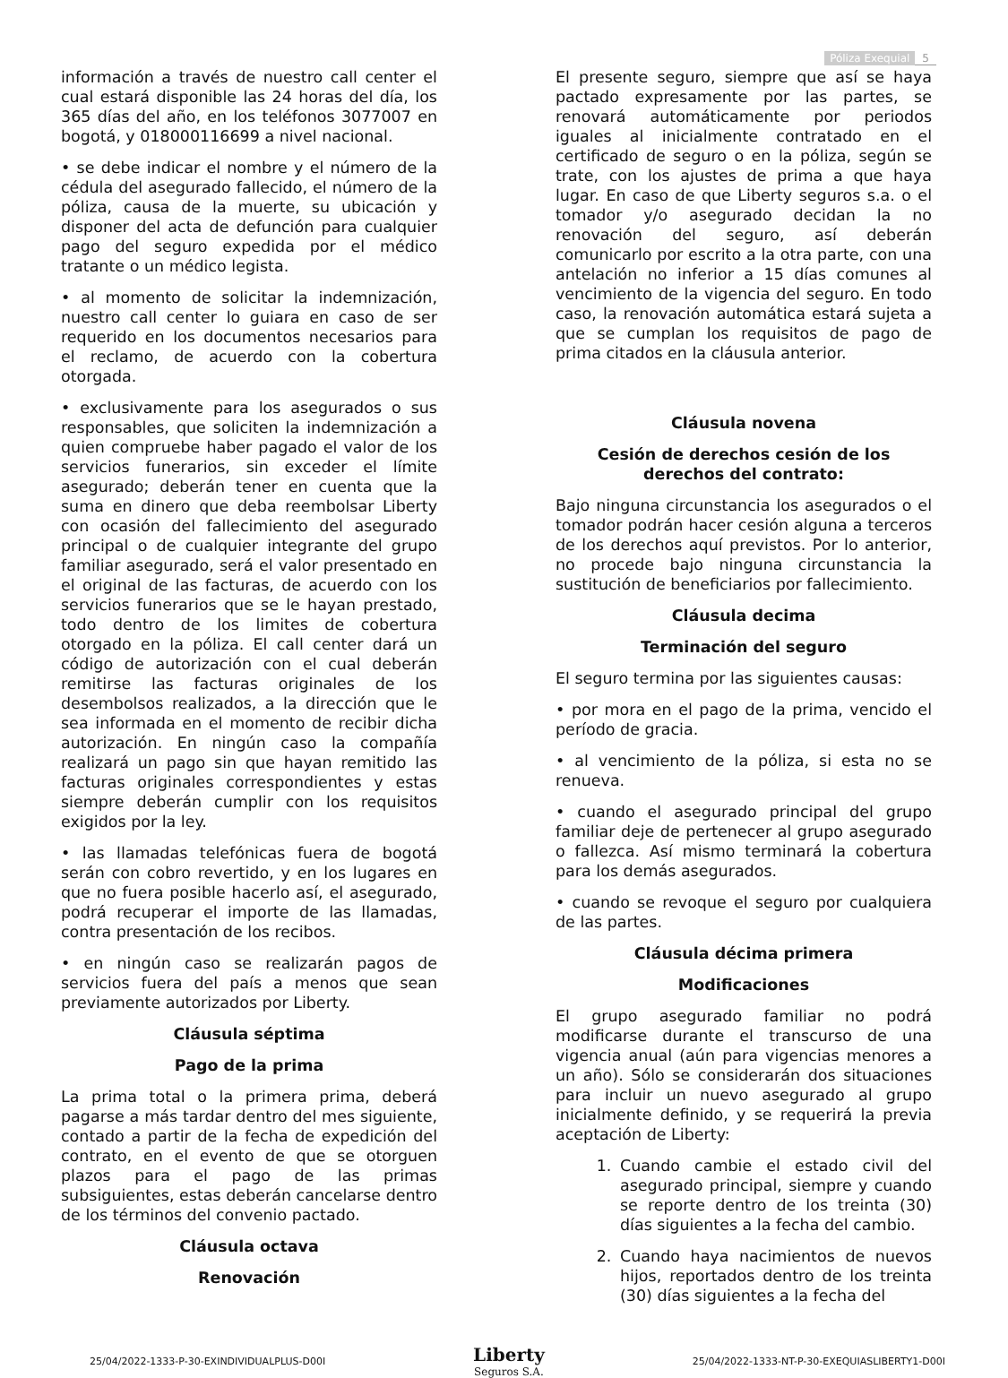Póliza Exequial 5
información a través de nuestro call center el cual estará disponible las 24 horas del día, los 365 días del año, en los teléfonos 3077007 en bogotá, y 018000116699 a nivel nacional.
• se debe indicar el nombre y el número de la cédula del asegurado fallecido, el número de la póliza, causa de la muerte, su ubicación y disponer del acta de defunción para cualquier pago del seguro expedida por el médico tratante o un médico legista.
• al momento de solicitar la indemnización, nuestro call center lo guiara en caso de ser requerido en los documentos necesarios para el reclamo, de acuerdo con la cobertura otorgada.
• exclusivamente para los asegurados o sus responsables, que soliciten la indemnización a quien compruebe haber pagado el valor de los servicios funerarios, sin exceder el límite asegurado; deberán tener en cuenta que la suma en dinero que deba reembolsar Liberty con ocasión del fallecimiento del asegurado principal o de cualquier integrante del grupo familiar asegurado, será el valor presentado en el original de las facturas, de acuerdo con los servicios funerarios que se le hayan prestado, todo dentro de los limites de cobertura otorgado en la póliza. El call center dará un código de autorización con el cual deberán remitirse las facturas originales de los desembolsos realizados, a la dirección que le sea informada en el momento de recibir dicha autorización. En ningún caso la compañía realizará un pago sin que hayan remitido las facturas originales correspondientes y estas siempre deberán cumplir con los requisitos exigidos por la ley.
• las llamadas telefónicas fuera de bogotá serán con cobro revertido, y en los lugares en que no fuera posible hacerlo así, el asegurado, podrá recuperar el importe de las llamadas, contra presentación de los recibos.
• en ningún caso se realizarán pagos de servicios fuera del país a menos que sean previamente autorizados por Liberty.
Cláusula séptima
Pago de la prima
La prima total o la primera prima, deberá pagarse a más tardar dentro del mes siguiente, contado a partir de la fecha de expedición del contrato, en el evento de que se otorguen plazos para el pago de las primas subsiguientes, estas deberán cancelarse dentro de los términos del convenio pactado.
Cláusula octava
Renovación
El presente seguro, siempre que así se haya pactado expresamente por las partes, se renovará automáticamente por periodos iguales al inicialmente contratado en el certificado de seguro o en la póliza, según se trate, con los ajustes de prima a que haya lugar. En caso de que Liberty seguros s.a. o el tomador y/o asegurado decidan la no renovación del seguro, así deberán comunicarlo por escrito a la otra parte, con una antelación no inferior a 15 días comunes al vencimiento de la vigencia del seguro. En todo caso, la renovación automática estará sujeta a que se cumplan los requisitos de pago de prima citados en la cláusula anterior.
Cláusula novena
Cesión de derechos cesión de los derechos del contrato:
Bajo ninguna circunstancia los asegurados o el tomador podrán hacer cesión alguna a terceros de los derechos aquí previstos. Por lo anterior, no procede bajo ninguna circunstancia la sustitución de beneficiarios por fallecimiento.
Cláusula decima
Terminación del seguro
El seguro termina por las siguientes causas:
• por mora en el pago de la prima, vencido el período de gracia.
• al vencimiento de la póliza, si esta no se renueva.
• cuando el asegurado principal del grupo familiar deje de pertenecer al grupo asegurado o fallezca. Así mismo terminará la cobertura para los demás asegurados.
• cuando se revoque el seguro por cualquiera de las partes.
Cláusula décima primera
Modificaciones
El grupo asegurado familiar no podrá modificarse durante el transcurso de una vigencia anual (aún para vigencias menores a un año). Sólo se considerarán dos situaciones para incluir un nuevo asegurado al grupo inicialmente definido, y se requerirá la previa aceptación de Liberty:
1. Cuando cambie el estado civil del asegurado principal, siempre y cuando se reporte dentro de los treinta (30) días siguientes a la fecha del cambio.
2. Cuando haya nacimientos de nuevos hijos, reportados dentro de los treinta (30) días siguientes a la fecha del
25/04/2022-1333-P-30-EXINDIVIDUALPLUS-D00I
Liberty
Seguros S.A.
25/04/2022-1333-NT-P-30-EXEQUIASLIBERTY1-D00I